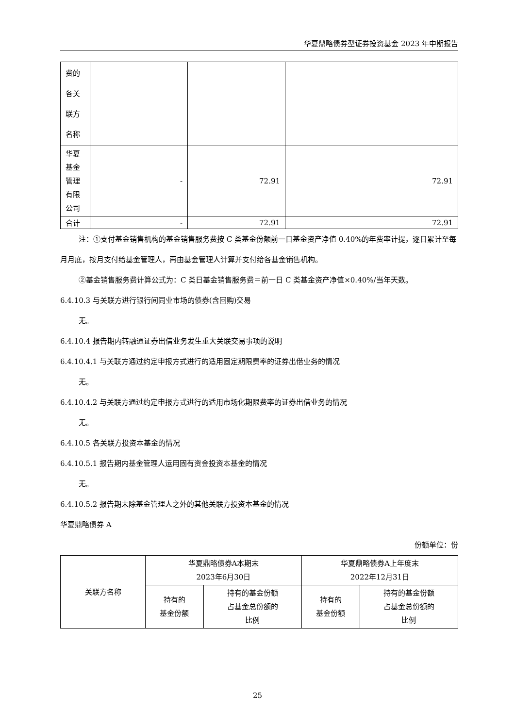华夏鼎略债券型证券投资基金 2023 年中期报告
| 费的 各关 联方 名称 | | | |
| 华夏 基金 管理 有限 公司 | - | 72.91 | 72.91 |
| 合计 | - | 72.91 | 72.91 |
注：①支付基金销售机构的基金销售服务费按 C 类基金份额前一日基金资产净值 0.40%的年费率计提，逐日累计至每月月底，按月支付给基金管理人，再由基金管理人计算并支付给各基金销售机构。
②基金销售服务费计算公式为：C 类日基金销售服务费＝前一日 C 类基金资产净值×0.40%/当年天数。
6.4.10.3 与关联方进行银行间同业市场的债券(含回购)交易
无。
6.4.10.4 报告期内转融通证券出借业务发生重大关联交易事项的说明
6.4.10.4.1 与关联方通过约定申报方式进行的适用固定期限费率的证券出借业务的情况
无。
6.4.10.4.2 与关联方通过约定申报方式进行的适用市场化期限费率的证券出借业务的情况
无。
6.4.10.5 各关联方投资本基金的情况
6.4.10.5.1 报告期内基金管理人运用固有资金投资本基金的情况
无。
6.4.10.5.2 报告期末除基金管理人之外的其他关联方投资本基金的情况
华夏鼎略债券 A
份额单位：份
| 关联方名称 | 华夏鼎略债券A本期末 2023年6月30日 | | 华夏鼎略债券A上年度末 2022年12月31日 | |
| --- | --- | --- | --- | --- |
| | 持有的 基金份额 | 持有的基金份额 占基金总份额的 比例 | 持有的 基金份额 | 持有的基金份额 占基金总份额的 比例 |
25